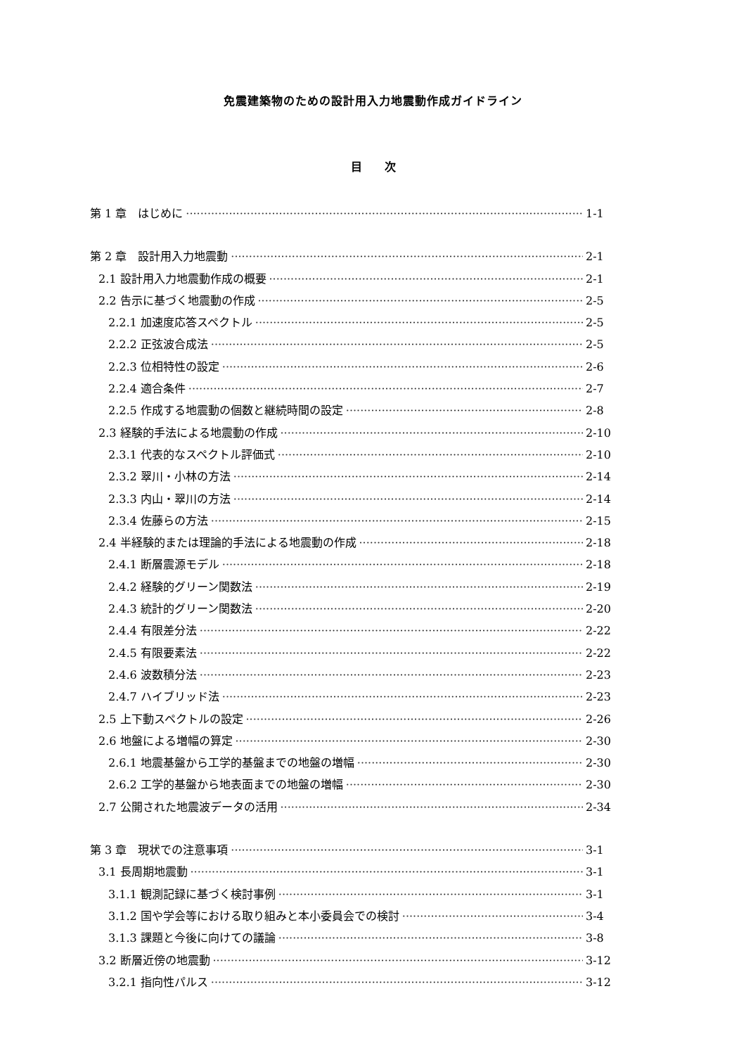免震建築物のための設計用入力地震動作成ガイドライン
目　　次
第 1 章　はじめに 1-1
第 2 章　設計用入力地震動 2-1
2.1 設計用入力地震動作成の概要 2-1
2.2 告示に基づく地震動の作成 2-5
2.2.1 加速度応答スペクトル 2-5
2.2.2 正弦波合成法 2-5
2.2.3 位相特性の設定 2-6
2.2.4 適合条件 2-7
2.2.5 作成する地震動の個数と継続時間の設定 2-8
2.3 経験的手法による地震動の作成 2-10
2.3.1 代表的なスペクトル評価式 2-10
2.3.2 翠川・小林の方法 2-14
2.3.3 内山・翠川の方法 2-14
2.3.4 佐藤らの方法 2-15
2.4 半経験的または理論的手法による地震動の作成 2-18
2.4.1 断層震源モデル 2-18
2.4.2 経験的グリーン関数法 2-19
2.4.3 統計的グリーン関数法 2-20
2.4.4 有限差分法 2-22
2.4.5 有限要素法 2-22
2.4.6 波数積分法 2-23
2.4.7 ハイブリッド法 2-23
2.5 上下動スペクトルの設定 2-26
2.6 地盤による増幅の算定 2-30
2.6.1 地震基盤から工学的基盤までの地盤の増幅 2-30
2.6.2 工学的基盤から地表面までの地盤の増幅 2-30
2.7 公開された地震波データの活用 2-34
第 3 章　現状での注意事項 3-1
3.1 長周期地震動 3-1
3.1.1 観測記録に基づく検討事例 3-1
3.1.2 国や学会等における取り組みと本小委員会での検討 3-4
3.1.3 課題と今後に向けての議論 3-8
3.2 断層近傍の地震動 3-12
3.2.1 指向性パルス 3-12